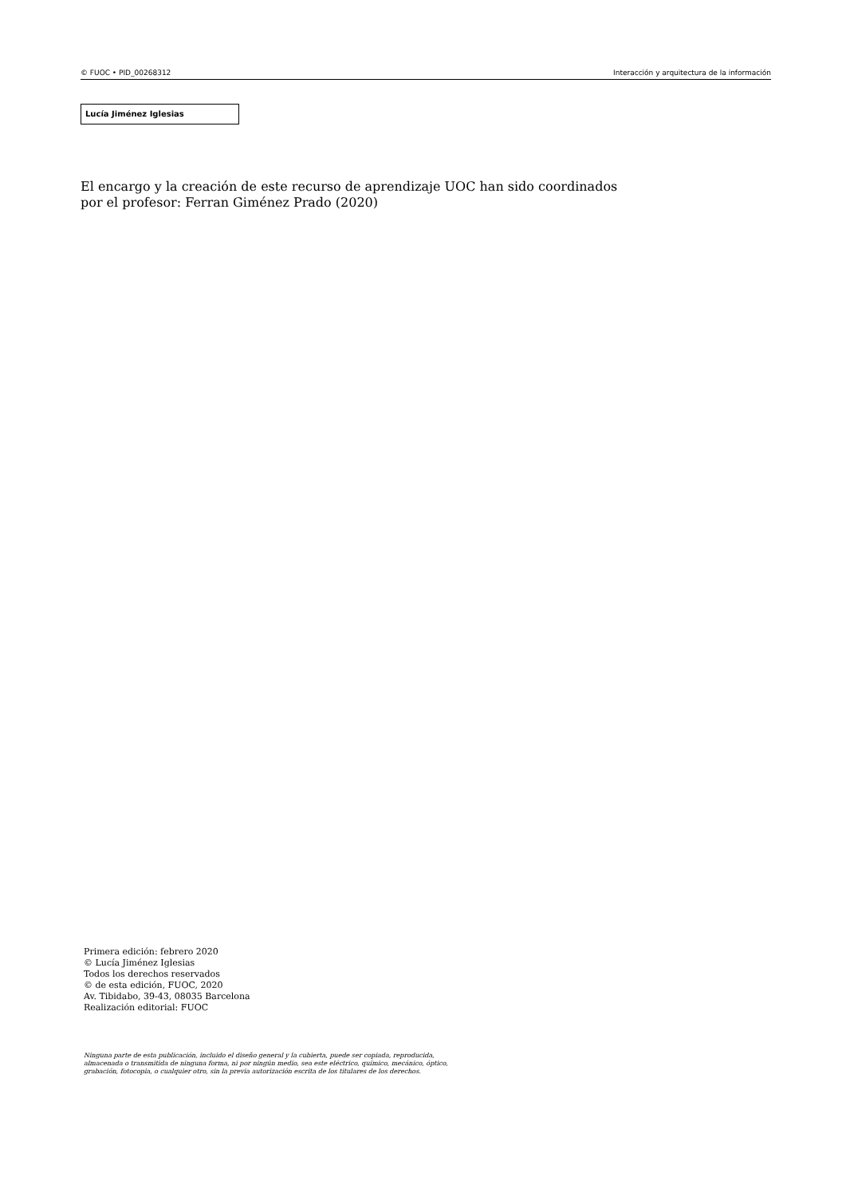© FUOC • PID_00268312 Interacción y arquitectura de la información
Lucía Jiménez Iglesias
El encargo y la creación de este recurso de aprendizaje UOC han sido coordinados
por el profesor: Ferran Giménez Prado (2020)
Primera edición: febrero 2020
© Lucía Jiménez Iglesias
Todos los derechos reservados
© de esta edición, FUOC, 2020
Av. Tibidabo, 39-43, 08035 Barcelona
Realización editorial: FUOC
Ninguna parte de esta publicación, incluido el diseño general y la cubierta, puede ser copiada, reproducida, almacenada o transmitida de ninguna forma, ni por ningún medio, sea este eléctrico, químico, mecánico, óptico, grabación, fotocopia, o cualquier otro, sin la previa autorización escrita de los titulares de los derechos.